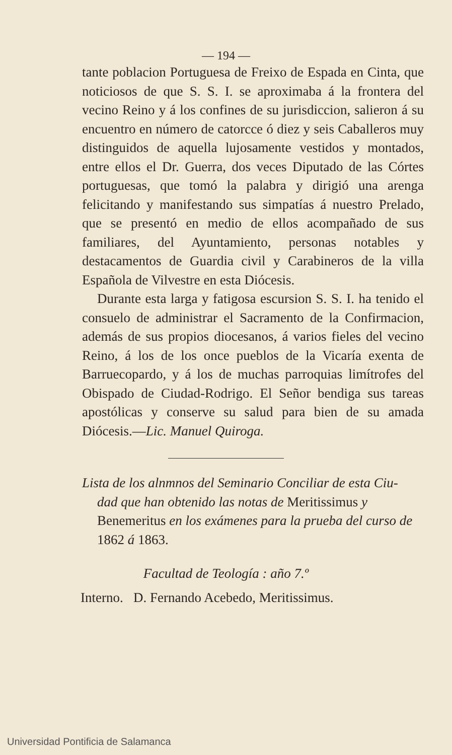— 194 —
tante poblacion Portuguesa de Freixo de Espada en Cinta, que noticiosos de que S. S. I. se aproximaba á la frontera del vecino Reino y á los confines de su jurisdiccion, salieron á su encuentro en número de catorcce ó diez y seis Caballeros muy distinguidos de aquella lujosamente vestidos y montados, entre ellos el Dr. Guerra, dos veces Diputado de las Córtes portuguesas, que tomó la palabra y dirigió una arenga felicitando y manifestando sus simpatías á nuestro Prelado, que se presentó en medio de ellos acompañado de sus familiares, del Ayuntamiento, personas notables y destacamentos de Guardia civil y Carabineros de la villa Española de Vilvestre en esta Diócesis.
Durante esta larga y fatigosa escursion S. S. I. ha tenido el consuelo de administrar el Sacramento de la Confirmacion, además de sus propios diocesanos, á varios fieles del vecino Reino, á los de los once pueblos de la Vicaría exenta de Barruecopardo, y á los de muchas parroquias limítrofes del Obispado de Ciudad-Rodrigo. El Señor bendiga sus tareas apostólicas y conserve su salud para bien de su amada Diócesis.—Lic. Manuel Quiroga.
Lista de los alnmnos del Seminario Conciliar de esta Ciu-
dad que han obtenido las notas de Meritissimus y Benemeritus en los exámenes para la prueba del curso de 1862 á 1863.
Facultad de Teología : año 7.º
Interno. D. Fernando Acebedo, Meritissimus.
Universidad Pontificia de Salamanca